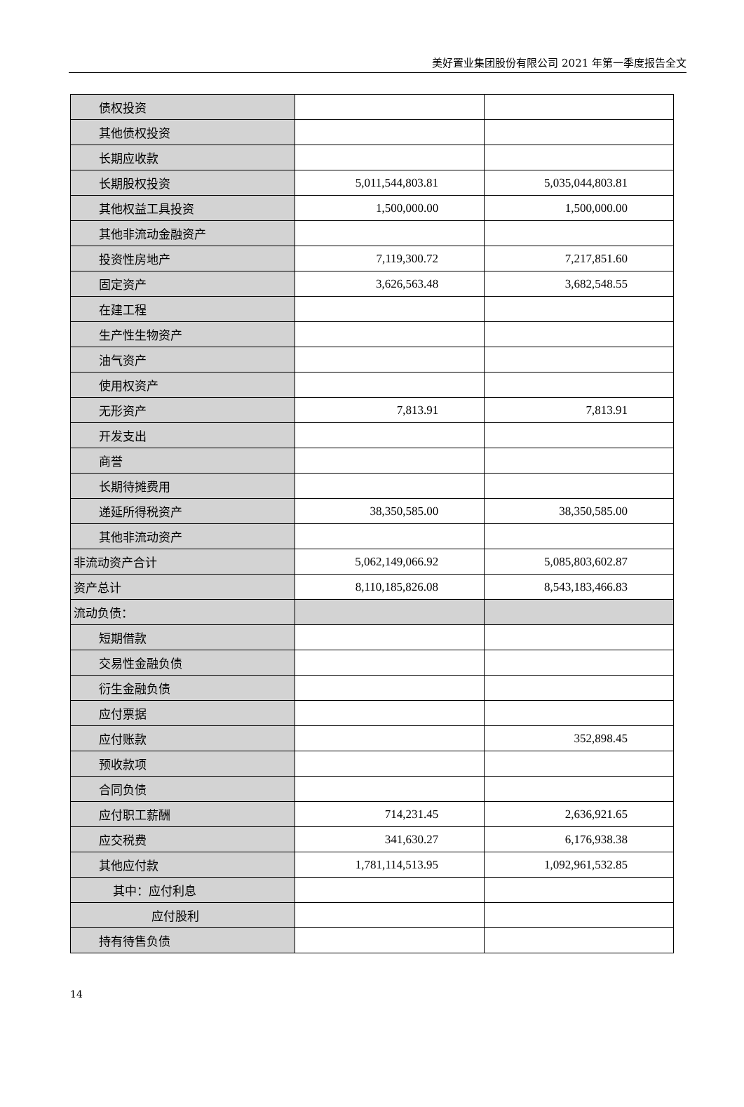美好置业集团股份有限公司 2021 年第一季度报告全文
| 债权投资 | | |
| 其他债权投资 | | |
| 长期应收款 | | |
| 长期股权投资 | 5,011,544,803.81 | 5,035,044,803.81 |
| 其他权益工具投资 | 1,500,000.00 | 1,500,000.00 |
| 其他非流动金融资产 | | |
| 投资性房地产 | 7,119,300.72 | 7,217,851.60 |
| 固定资产 | 3,626,563.48 | 3,682,548.55 |
| 在建工程 | | |
| 生产性生物资产 | | |
| 油气资产 | | |
| 使用权资产 | | |
| 无形资产 | 7,813.91 | 7,813.91 |
| 开发支出 | | |
| 商誉 | | |
| 长期待摊费用 | | |
| 递延所得税资产 | 38,350,585.00 | 38,350,585.00 |
| 其他非流动资产 | | |
| 非流动资产合计 | 5,062,149,066.92 | 5,085,803,602.87 |
| 资产总计 | 8,110,185,826.08 | 8,543,183,466.83 |
| 流动负债： | | |
| 短期借款 | | |
| 交易性金融负债 | | |
| 衍生金融负债 | | |
| 应付票据 | | |
| 应付账款 | | 352,898.45 |
| 预收款项 | | |
| 合同负债 | | |
| 应付职工薪酬 | 714,231.45 | 2,636,921.65 |
| 应交税费 | 341,630.27 | 6,176,938.38 |
| 其他应付款 | 1,781,114,513.95 | 1,092,961,532.85 |
| 其中：应付利息 | | |
| 应付股利 | | |
| 持有待售负债 | | |
14